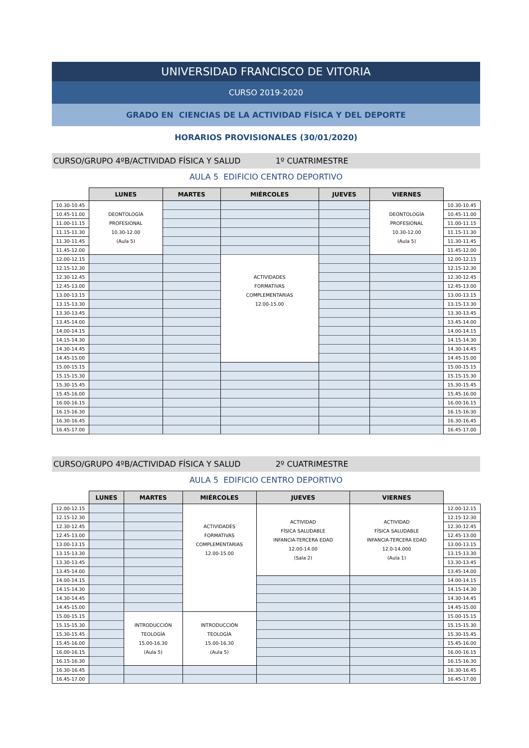UNIVERSIDAD FRANCISCO DE VITORIA
CURSO 2019-2020
GRADO EN CIENCIAS DE LA ACTIVIDAD FÍSICA Y DEL DEPORTE
HORARIOS PROVISIONALES (30/01/2020)
CURSO/GRUPO 4ºB/ACTIVIDAD FÍSICA Y SALUD 1º CUATRIMESTRE
AULA 5 EDIFICIO CENTRO DEPORTIVO
| | LUNES | MARTES | MIÉRCOLES | JUEVES | VIERNES | |
| --- | --- | --- | --- | --- | --- | --- |
| 10.30-10.45 | DEONTOLOGÍA PROFESIONAL 10.30-12.00 (Aula 5) | | | | DEONTOLOGÍA PROFESIONAL 10.30-12.00 (Aula 5) | 10.30-10.45 |
| 10.45-11.00 | | | | | | 10.45-11.00 |
| 11.00-11.15 | | | | | | 11.00-11.15 |
| 11.15-11.30 | | | | | | 11.15-11.30 |
| 11.30-11.45 | | | | | | 11.30-11.45 |
| 11.45-12.00 | | | | | | 11.45-12.00 |
| 12.00-12.15 | | | ACTIVIDADES FORMATIVAS COMPLEMENTARIAS 12.00-15.00 | | | 12.00-12.15 |
| 12.15-12.30 | | | | | | 12.15-12.30 |
| 12.30-12.45 | | | | | | 12.30-12.45 |
| 12.45-13.00 | | | | | | 12.45-13.00 |
| 13.00-13.15 | | | | | | 13.00-13.15 |
| 13.15-13.30 | | | | | | 13.15-13.30 |
| 13.30-13.45 | | | | | | 13.30-13.45 |
| 13.45-14.00 | | | | | | 13.45-14.00 |
| 14.00-14.15 | | | | | | 14.00-14.15 |
| 14.15-14.30 | | | | | | 14.15-14.30 |
| 14.30-14.45 | | | | | | 14.30-14.45 |
| 14.45-15.00 | | | | | | 14.45-15.00 |
| 15.00-15.15 | | | | | | 15.00-15.15 |
| 15.15-15.30 | | | | | | 15.15-15.30 |
| 15.30-15.45 | | | | | | 15.30-15.45 |
| 15.45-16.00 | | | | | | 15.45-16.00 |
| 16.00-16.15 | | | | | | 16.00-16.15 |
| 16.15-16.30 | | | | | | 16.15-16.30 |
| 16.30-16.45 | | | | | | 16.30-16.45 |
| 16.45-17.00 | | | | | | 16.45-17.00 |
CURSO/GRUPO 4ºB/ACTIVIDAD FÍSICA Y SALUD 2º CUATRIMESTRE
AULA 5 EDIFICIO CENTRO DEPORTIVO
| | LUNES | MARTES | MIÉRCOLES | JUEVES | VIERNES | |
| --- | --- | --- | --- | --- | --- | --- |
| 12.00-12.15 | | | ACTIVIDADES FORMATIVAS COMPLEMENTARIAS 12.00-15.00 | ACTIVIDAD FÍSICA SALUDABLE INFANCIA-TERCERA EDAD 12.00-14.00 (Sala 2) | ACTIVIDAD FÍSICA SALUDABLE INFANCIA-TERCERA EDAD 12.0-14.000 (Aula 1) | 12.00-12.15 |
| 12.15-12.30 | | | | | | 12.15-12.30 |
| 12.30-12.45 | | | | | | 12.30-12.45 |
| 12.45-13.00 | | | | | | 12.45-13.00 |
| 13.00-13.15 | | | | | | 13.00-13.15 |
| 13.15-13.30 | | | | | | 13.15-13.30 |
| 13.30-13.45 | | | | | | 13.30-13.45 |
| 13.45-14.00 | | | | | | 13.45-14.00 |
| 14.00-14.15 | | | | | | 14.00-14.15 |
| 14.15-14.30 | | | | | | 14.15-14.30 |
| 14.30-14.45 | | | | | | 14.30-14.45 |
| 14.45-15.00 | | | | | | 14.45-15.00 |
| 15.00-15.15 | | INTRODUCCIÓN TEOLOGÍA 15.00-16.30 (Aula 5) | INTRODUCCIÓN TEOLOGÍA 15.00-16.30 (Aula 5) | | | 15.00-15.15 |
| 15.15-15.30 | | | | | | 15.15-15.30 |
| 15.30-15.45 | | | | | | 15.30-15.45 |
| 15.45-16.00 | | | | | | 15.45-16.00 |
| 16.00-16.15 | | | | | | 16.00-16.15 |
| 16.15-16.30 | | | | | | 16.15-16.30 |
| 16.30-16.45 | | | | | | 16.30-16.45 |
| 16.45-17.00 | | | | | | 16.45-17.00 |